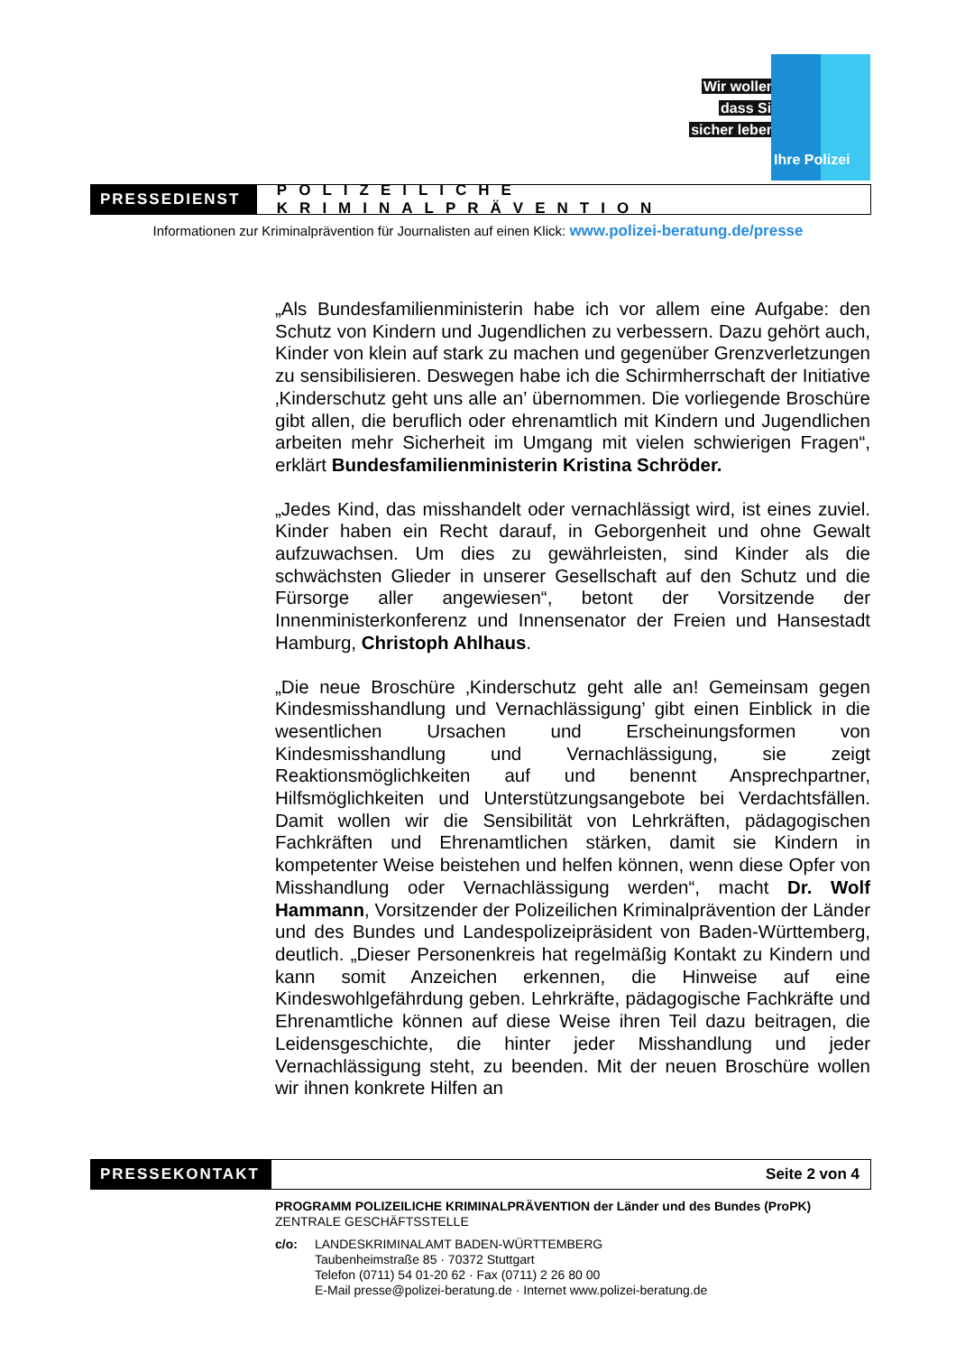Wir wollen,
dass Sie
sicher leben.
Ihre Polizei
PRESSEDIENST
POLIZEILICHE KRIMINALPRÄVENTION
Informationen zur Kriminalprävention für Journalisten auf einen Klick: www.polizei-beratung.de/presse
„Als Bundesfamilienministerin habe ich vor allem eine Aufgabe: den Schutz von Kindern und Jugendlichen zu verbessern. Dazu gehört auch, Kinder von klein auf stark zu machen und gegenüber Grenzverletzungen zu sensibilisieren. Deswegen habe ich die Schirmherrschaft der Initiative ‚Kinderschutz geht uns alle an’ übernommen. Die vorliegende Broschüre gibt allen, die beruflich oder ehrenamtlich mit Kindern und Jugendlichen arbeiten mehr Sicherheit im Umgang mit vielen schwierigen Fragen“, erklärt Bundesfamilienministerin Kristina Schröder.
„Jedes Kind, das misshandelt oder vernachlässigt wird, ist eines zuviel. Kinder haben ein Recht darauf, in Geborgenheit und ohne Gewalt aufzuwachsen. Um dies zu gewährleisten, sind Kinder als die schwächsten Glieder in unserer Gesellschaft auf den Schutz und die Fürsorge aller angewiesen“, betont der Vorsitzende der Innenministerkonferenz und Innensenator der Freien und Hansestadt Hamburg, Christoph Ahlhaus.
„Die neue Broschüre ‚Kinderschutz geht alle an! Gemeinsam gegen Kindesmisshandlung und Vernachlässigung’ gibt einen Einblick in die wesentlichen Ursachen und Erscheinungsformen von Kindesmisshandlung und Vernachlässigung, sie zeigt Reaktionsmöglichkeiten auf und benennt Ansprechpartner, Hilfsmöglichkeiten und Unterstützungsangebote bei Verdachtsfällen. Damit wollen wir die Sensibilität von Lehrkräften, pädagogischen Fachkräften und Ehrenamtlichen stärken, damit sie Kindern in kompetenter Weise beistehen und helfen können, wenn diese Opfer von Misshandlung oder Vernachlässigung werden“, macht Dr. Wolf Hammann, Vorsitzender der Polizeilichen Kriminalprävention der Länder und des Bundes und Landespolizeipräsident von Baden-Württemberg, deutlich. „Dieser Personenkreis hat regelmäßig Kontakt zu Kindern und kann somit Anzeichen erkennen, die Hinweise auf eine Kindeswohlgefährdung geben. Lehrkräfte, pädagogische Fachkräfte und Ehrenamtliche können auf diese Weise ihren Teil dazu beitragen, die Leidensgeschichte, die hinter jeder Misshandlung und jeder Vernachlässigung steht, zu beenden. Mit der neuen Broschüre wollen wir ihnen konkrete Hilfen an
PRESSEKONTAKT
Seite 2 von 4
PROGRAMM POLIZEILICHE KRIMINALPRÄVENTION der Länder und des Bundes (ProPK)
ZENTRALE GESCHÄFTSSTELLE
c/o: LANDESKRIMINALAMT BADEN-WÜRTTEMBERG
Taubenheimstraße 85 · 70372 Stuttgart
Telefon (0711) 54 01-20 62 · Fax (0711) 2 26 80 00
E-Mail presse@polizei-beratung.de · Internet www.polizei-beratung.de